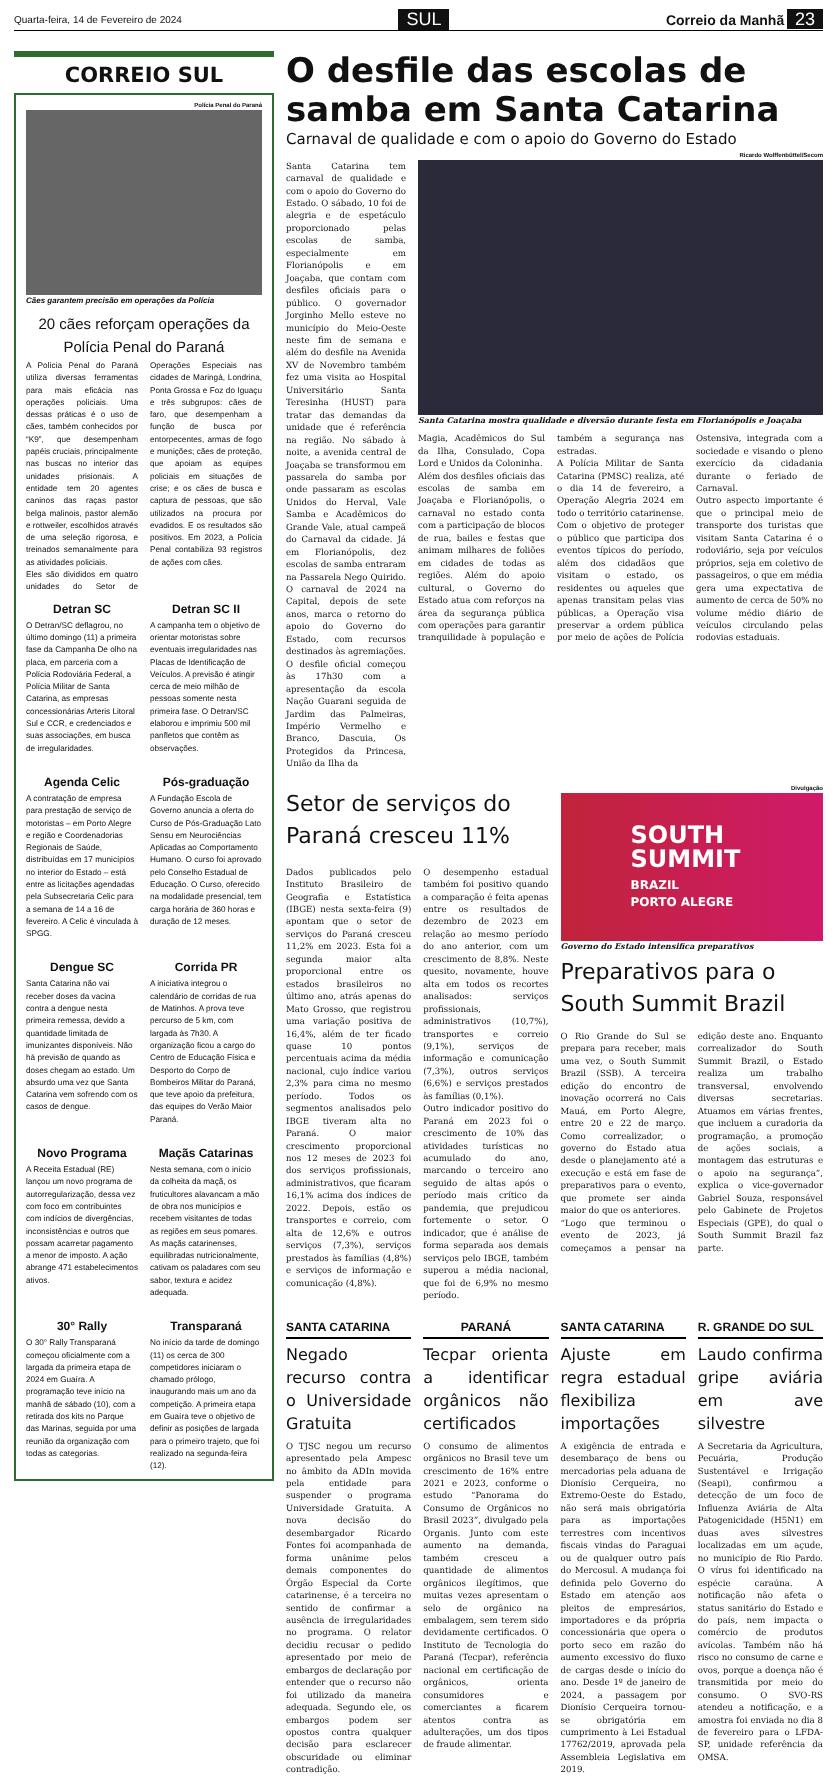Quarta-feira, 14 de Fevereiro de 2024 SUL Correio da Manhã 23
CORREIO SUL
Polícia Penal do Paraná
Cães garantem precisão em operações da Polícia
20 cães reforçam operações da Polícia Penal do Paraná
A Polícia Penal do Paraná utiliza diversas ferramentas para mais eficácia nas operações policiais. Uma dessas práticas é o uso de cães, também conhecidos por “K9”, que desempenham papéis cruciais, principalmente nas buscas no interior das unidades prisionais. A entidade tem 20 agentes caninos das raças pastor belga malinois, pastor alemão e rottweiler, escolhidos através de uma seleção rigorosa, e treinados semanalmente para as atividades policiais.
Eles são divididos em quatro unidades do Setor de Operações Especiais nas cidades de Maringá, Londrina, Ponta Grossa e Foz do Iguaçu e três subgrupos: cães de faro, que desempenham a função de busca por entorpecentes, armas de fogo e munições; cães de proteção, que apoiam as equipes policiais em situações de crise; e os cães de busca e captura de pessoas, que são utilizados na procura por evadidos. E os resultados são positivos. Em 2023, a Polícia Penal contabiliza 93 registros de ações com cães.
Detran SC
O Detran/SC deflagrou, no último domingo (11) a primeira fase da Campanha De olho na placa, em parceria com a Polícia Rodoviária Federal, a Polícia Militar de Santa Catarina, as empresas concessionárias Arteris Litoral Sul e CCR, e credenciados e suas associações, em busca de irregularidades.
Detran SC II
A campanha tem o objetivo de orientar motoristas sobre eventuais irregularidades nas Placas de Identificação de Veículos. A previsão é atingir cerca de meio milhão de pessoas somente nesta primeira fase. O Detran/SC elaborou e imprimiu 500 mil panfletos que contêm as observações.
Agenda Celic
A contratação de empresa para prestação de serviço de motoristas – em Porto Alegre e região e Coordenadorias Regionais de Saúde, distribuídas em 17 municípios no interior do Estado – está entre as licitações agendadas pela Subsecretaria Celic para a semana de 14 a 16 de fevereiro. A Celic é vinculada à SPGG.
Pós-graduação
A Fundação Escola de Governo anuncia a oferta do Curso de Pós-Graduação Lato Sensu em Neurociências Aplicadas ao Comportamento Humano. O curso foi aprovado pelo Conselho Estadual de Educação. O Curso, oferecido na modalidade presencial, tem carga horária de 360 horas e duração de 12 meses.
Dengue SC
Santa Catarina não vai receber doses da vacina contra a dengue nesta primeira remessa, devido a quantidade limitada de imunizantes disponíveis. Não há previsão de quando as doses chegam ao estado. Um absurdo uma vez que Santa Catarina vem sofrendo com os casos de dengue.
Corrida PR
A iniciativa integrou o calendário de corridas de rua de Matinhos. A prova teve percurso de 5 km, com largada às 7h30. A organização ficou a cargo do Centro de Educação Física e Desporto do Corpo de Bombeiros Militar do Paraná, que teve apoio da prefeitura, das equipes do Verão Maior Paraná.
Novo Programa
A Receita Estadual (RE) lançou um novo programa de autorregularização, dessa vez com foco em contribuintes com indícios de divergências, inconsistências e outros que possam acarretar pagamento a menor de imposto. A ação abrange 471 estabelecimentos ativos.
Maçãs Catarinas
Nesta semana, com o início da colheita da maçã, os fruticultores alavancam a mão de obra nos municípios e recebem visitantes de todas as regiões em seus pomares. As maçãs catarinenses, equilibradas nutricionalmente, cativam os paladares com seu sabor, textura e acidez adequada.
30° Rally
O 30° Rally Transparaná começou oficialmente com a largada da primeira etapa de 2024 em Guaíra. A programação teve início na manhã de sábado (10), com a retirada dos kits no Parque das Marinas, seguida por uma reunião da organização com todas as categorias.
Transparaná
No início da tarde de domingo (11) os cerca de 300 competidores iniciaram o chamado prólogo, inaugurando mais um ano da competição. A primeira etapa em Guaíra teve o objetivo de definir as posições de largada para o primeiro trajeto, que foi realizado na segunda-feira (12).
O desfile das escolas de samba em Santa Catarina
Carnaval de qualidade e com o apoio do Governo do Estado
Ricardo Wolffenbüttel/Secom
Santa Catarina tem carnaval de qualidade e com o apoio do Governo do Estado. O sábado, 10 foi de alegria e de espetáculo proporcionado pelas escolas de samba, especialmente em Florianópolis e em Joaçaba, que contam com desfiles oficiais para o público. O governador Jorginho Mello esteve no município do Meio-Oeste neste fim de semana e além do desfile na Avenida XV de Novembro também fez uma visita ao Hospital Universitário Santa Teresinha (HUST) para tratar das demandas da unidade que é referência na região. No sábado à noite, a avenida central de Joaçaba se transformou em passarela do samba por onde passaram as escolas Unidos do Herval, Vale Samba e Acadêmicos do Grande Vale, atual campeã do Carnaval da cidade. Já em Florianópolis, dez escolas de samba entraram na Passarela Nego Quirido. O carnaval de 2024 na Capital, depois de sete anos, marca o retorno do apoio do Governo do Estado, com recursos destinados às agremiações. O desfile oficial começou às 17h30 com a apresentação da escola Nação Guarani seguida de Jardim das Palmeiras, Império Vermelho e Branco, Dascuia, Os Protegidos da Princesa, União da Ilha da
Santa Catarina mostra qualidade e diversão durante festa em Florianópolis e Joaçaba
Magia, Acadêmicos do Sul da Ilha, Consulado, Copa Lord e Unidos da Coloninha.
Além dos desfiles oficiais das escolas de samba em Joaçaba e Florianópolis, o carnaval no estado conta com a participação de blocos de rua, bailes e festas que animam milhares de foliões em cidades de todas as regiões. Além do apoio cultural, o Governo do Estado atua com reforços na área da segurança pública com operações para garantir tranquilidade à população e também a segurança nas estradas.
A Polícia Militar de Santa Catarina (PMSC) realiza, até o dia 14 de fevereiro, a Operação Alegria 2024 em todo o território catarinense. Com o objetivo de proteger o público que participa dos eventos típicos do período, além dos cidadãos que visitam o estado, os residentes ou aqueles que apenas transitam pelas vias públicas, a Operação visa preservar a ordem pública por meio de ações de Polícia Ostensiva, integrada com a sociedade e visando o pleno exercício da cidadania durante o feriado de Carnaval.
Outro aspecto importante é que o principal meio de transporte dos turistas que visitam Santa Catarina é o rodoviário, seja por veículos próprios, seja em coletivo de passageiros, o que em média gera uma expectativa de aumento de cerca de 50% no volume médio diário de veículos circulando pelas rodovias estaduais.
Setor de serviços do Paraná cresceu 11%
Dados publicados pelo Instituto Brasileiro de Geografia e Estatística (IBGE) nesta sexta-feira (9) apontam que o setor de serviços do Paraná cresceu 11,2% em 2023. Esta foi a segunda maior alta proporcional entre os estados brasileiros no último ano, atrás apenas do Mato Grosso, que registrou uma variação positiva de 16,4%, além de ter ficado quase 10 pontos percentuais acima da média nacional, cujo índice variou 2,3% para cima no mesmo período. Todos os segmentos analisados pelo IBGE tiveram alta no Paraná. O maior crescimento proporcional nos 12 meses de 2023 foi dos serviços profissionais, administrativos, que ficaram 16,1% acima dos índices de 2022. Depois, estão os transportes e correio, com alta de 12,6% e outros serviços (7,3%), serviços prestados às famílias (4,8%) e serviços de informação e comunicação (4,8%).
O desempenho estadual também foi positivo quando a comparação é feita apenas entre os resultados de dezembro de 2023 em relação ao mesmo período do ano anterior, com um crescimento de 8,8%. Neste quesito, novamente, houve alta em todos os recortes analisados: serviços profissionais, administrativos (10,7%), transportes e correio (9,1%), serviços de informação e comunicação (7,3%), outros serviços (6,6%) e serviços prestados às famílias (0,1%).
Outro indicador positivo do Paraná em 2023 foi o crescimento de 10% das atividades turísticas no acumulado do ano, marcando o terceiro ano seguido de altas após o período mais crítico da pandemia, que prejudicou fortemente o setor. O indicador, que é análise de forma separada aos demais serviços pelo IBGE, também superou a média nacional, que foi de 6,9% no mesmo período.
Divulgação
SOUTH
SUMMIT
BRAZIL
PORTO ALEGRE
Governo do Estado intensifica preparativos
Preparativos para o South Summit Brazil
O Rio Grande do Sul se prepara para receber, mais uma vez, o South Summit Brazil (SSB). A terceira edição do encontro de inovação ocorrerá no Cais Mauá, em Porto Alegre, entre 20 e 22 de março. Como correalizador, o governo do Estado atua desde o planejamento até a execução e está em fase de preparativos para o evento, que promete ser ainda maior do que os anteriores.
“Logo que terminou o evento de 2023, já começamos a pensar na edição deste ano. Enquanto correalizador do South Summit Brazil, o Estado realiza um trabalho transversal, envolvendo diversas secretarias. Atuamos em várias frentes, que incluem a curadoria da programação, a promoção de ações sociais, a montagem das estruturas e o apoio na segurança”, explica o vice-governador Gabriel Souza, responsável pelo Gabinete de Projetos Especiais (GPE), do qual o South Summit Brazil faz parte.
SANTA CATARINA
Negado recurso contra o Universidade Gratuita
O TJSC negou um recurso apresentado pela Ampesc no âmbito da ADIn movida pela entidade para suspender o programa Universidade Gratuita. A nova decisão do desembargador Ricardo Fontes foi acompanhada de forma unânime pelos demais componentes do Órgão Especial da Corte catarinense, é a terceira no sentido de confirmar a ausência de irregularidades no programa. O relator decidiu recusar o pedido apresentado por meio de embargos de declaração por entender que o recurso não foi utilizado da maneira adequada. Segundo ele, os embargos podem ser opostos contra qualquer decisão para esclarecer obscuridade ou eliminar contradição.
PARANÁ
Tecpar orienta a identificar orgânicos não certificados
O consumo de alimentos orgânicos no Brasil teve um crescimento de 16% entre 2021 e 2023, conforme o estudo “Panorama do Consumo de Orgânicos no Brasil 2023”, divulgado pela Organis. Junto com este aumento na demanda, também cresceu a quantidade de alimentos orgânicos ilegítimos, que muitas vezes apresentam o selo de orgânico na embalagem, sem terem sido devidamente certificados. O Instituto de Tecnologia do Paraná (Tecpar), referência nacional em certificação de orgânicos, orienta consumidores e comerciantes a ficarem atentos contra as adulterações, um dos tipos de fraude alimentar.
SANTA CATARINA
Ajuste em regra estadual flexibiliza importações
A exigência de entrada e desembaraço de bens ou mercadorias pela aduana de Dionísio Cerqueira, no Extremo-Oeste do Estado, não será mais obrigatória para as importações terrestres com incentivos fiscais vindas do Paraguai ou de qualquer outro país do Mercosul. A mudança foi definida pelo Governo do Estado em atenção aos pleitos de empresários, importadores e da própria concessionária que opera o porto seco em razão do aumento excessivo do fluxo de cargas desde o início do ano. Desde 1º de janeiro de 2024, a passagem por Dionísio Cerqueira tornou-se obrigatória em cumprimento à Lei Estadual 17762/2019, aprovada pela Assembleia Legislativa em 2019.
R. GRANDE DO SUL
Laudo confirma gripe aviária em ave silvestre
A Secretaria da Agricultura, Pecuária, Produção Sustentável e Irrigação (Seapi), confirmou a detecção de um foco de Influenza Aviária de Alta Patogenicidade (H5N1) em duas aves silvestres localizadas em um açude, no município de Rio Pardo. O vírus foi identificado na espécie caraúna. A notificação não afeta o status sanitário do Estado e do país, nem impacta o comércio de produtos avícolas. Também não há risco no consumo de carne e ovos, porque a doença não é transmitida por meio do consumo. O SVO-RS atendeu a notificação, e a amostra foi enviada no dia 8 de fevereiro para o LFDA-SP, unidade referência da OMSA.